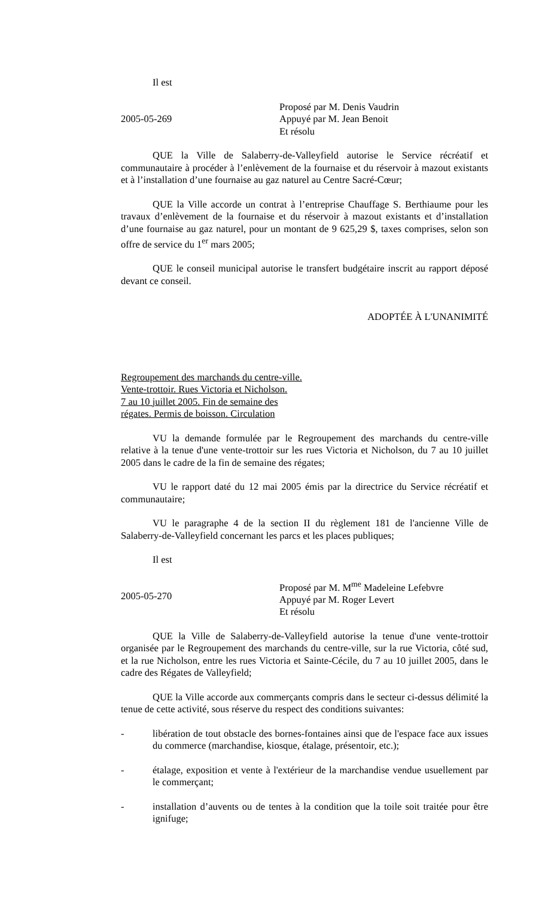Il est
2005-05-269
Proposé par M. Denis Vaudrin
Appuyé par M. Jean Benoit
Et résolu
QUE la Ville de Salaberry-de-Valleyfield autorise le Service récréatif et communautaire à procéder à l’enlèvement de la fournaise et du réservoir à mazout existants et à l’installation d’une fournaise au gaz naturel au Centre Sacré-Cœur;
QUE la Ville accorde un contrat à l’entreprise Chauffage S. Berthiaume pour les travaux d’enlèvement de la fournaise et du réservoir à mazout existants et d’installation d’une fournaise au gaz naturel, pour un montant de 9 625,29 $, taxes comprises, selon son offre de service du 1<sup>er</sup> mars 2005;
QUE le conseil municipal autorise le transfert budgétaire inscrit au rapport déposé devant ce conseil.
ADOPTÉE À L'UNANIMITÉ
Regroupement des marchands du centre-ville.
Vente-trottoir. Rues Victoria et Nicholson.
7 au 10 juillet 2005. Fin de semaine des
régates. Permis de boisson. Circulation
VU la demande formulée par le Regroupement des marchands du centre-ville relative à la tenue d'une vente-trottoir sur les rues Victoria et Nicholson, du 7 au 10 juillet 2005 dans le cadre de la fin de semaine des régates;
VU le rapport daté du 12 mai 2005 émis par la directrice du Service récréatif et communautaire;
VU le paragraphe 4 de la section II du règlement 181 de l'ancienne Ville de Salaberry-de-Valleyfield concernant les parcs et les places publiques;
Il est
2005-05-270
Proposé par M. M<sup>me</sup> Madeleine Lefebvre
Appuyé par M. Roger Levert
Et résolu
QUE la Ville de Salaberry-de-Valleyfield autorise la tenue d'une vente-trottoir organisée par le Regroupement des marchands du centre-ville, sur la rue Victoria, côté sud, et la rue Nicholson, entre les rues Victoria et Sainte-Cécile, du 7 au 10 juillet 2005, dans le cadre des Régates de Valleyfield;
QUE la Ville accorde aux commerçants compris dans le secteur ci-dessus délimité la tenue de cette activité, sous réserve du respect des conditions suivantes:
- libération de tout obstacle des bornes-fontaines ainsi que de l'espace face aux issues du commerce (marchandise, kiosque, étalage, présentoir, etc.);
- étalage, exposition et vente à l'extérieur de la marchandise vendue usuellement par le commerçant;
- installation d’auvents ou de tentes à la condition que la toile soit traitée pour être ignifuge;